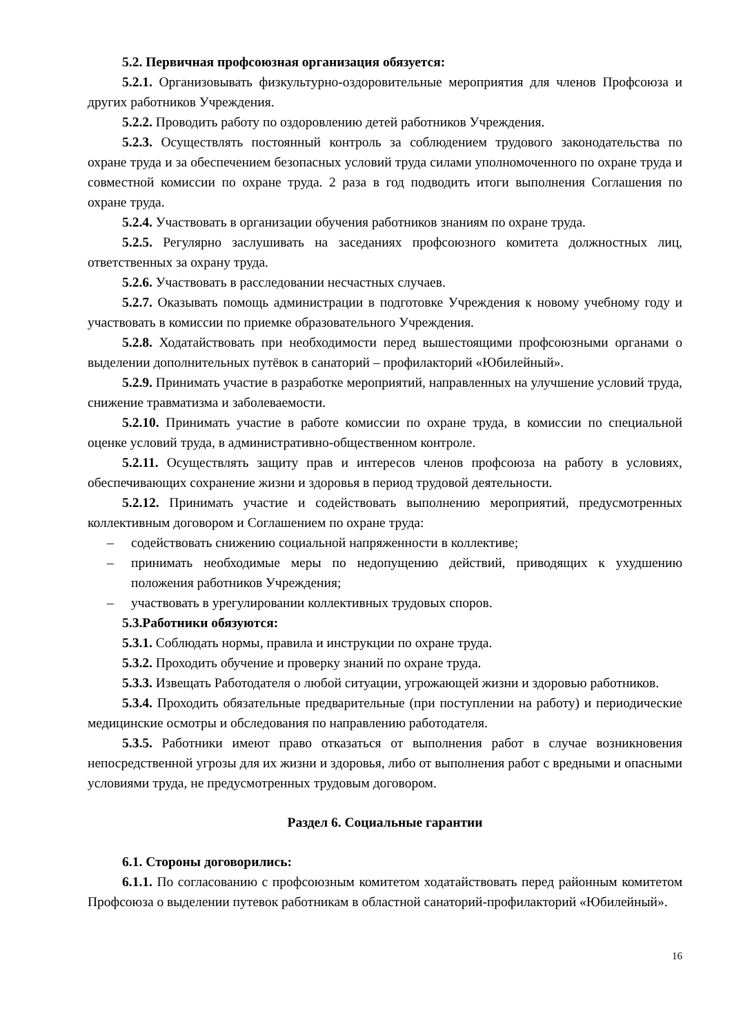5.2. Первичная профсоюзная организация обязуется:
5.2.1. Организовывать физкультурно-оздоровительные мероприятия для членов Профсоюза и других работников Учреждения.
5.2.2. Проводить работу по оздоровлению детей работников Учреждения.
5.2.3. Осуществлять постоянный контроль за соблюдением трудового законодательства по охране труда и за обеспечением безопасных условий труда силами уполномоченного по охране труда и совместной комиссии по охране труда. 2 раза в год подводить итоги выполнения Соглашения по охране труда.
5.2.4. Участвовать в организации обучения работников знаниям по охране труда.
5.2.5. Регулярно заслушивать на заседаниях профсоюзного комитета должностных лиц, ответственных за охрану труда.
5.2.6. Участвовать в расследовании несчастных случаев.
5.2.7. Оказывать помощь администрации в подготовке Учреждения к новому учебному году и участвовать в комиссии по приемке образовательного Учреждения.
5.2.8. Ходатайствовать при необходимости перед вышестоящими профсоюзными органами о выделении дополнительных путёвок в санаторий – профилакторий «Юбилейный».
5.2.9. Принимать участие в разработке мероприятий, направленных на улучшение условий труда, снижение травматизма и заболеваемости.
5.2.10. Принимать участие в работе комиссии по охране труда, в комиссии по специальной оценке условий труда, в административно-общественном контроле.
5.2.11. Осуществлять защиту прав и интересов членов профсоюза на работу в условиях, обеспечивающих сохранение жизни и здоровья в период трудовой деятельности.
5.2.12. Принимать участие и содействовать выполнению мероприятий, предусмотренных коллективным договором и Соглашением по охране труда:
– содействовать снижению социальной напряженности в коллективе;
– принимать необходимые меры по недопущению действий, приводящих к ухудшению положения работников Учреждения;
– участвовать в урегулировании коллективных трудовых споров.
5.3.Работники обязуются:
5.3.1. Соблюдать нормы, правила и инструкции по охране труда.
5.3.2. Проходить обучение и проверку знаний по охране труда.
5.3.3. Извещать Работодателя о любой ситуации, угрожающей жизни и здоровью работников.
5.3.4. Проходить обязательные предварительные (при поступлении на работу) и периодические медицинские осмотры и обследования по направлению работодателя.
5.3.5. Работники имеют право отказаться от выполнения работ в случае возникновения непосредственной угрозы для их жизни и здоровья, либо от выполнения работ с вредными и опасными условиями труда, не предусмотренных трудовым договором.
Раздел 6. Социальные гарантии
6.1. Стороны договорились:
6.1.1. По согласованию с профсоюзным комитетом ходатайствовать перед районным комитетом Профсоюза о выделении путевок работникам в областной санаторий-профилакторий «Юбилейный».
16